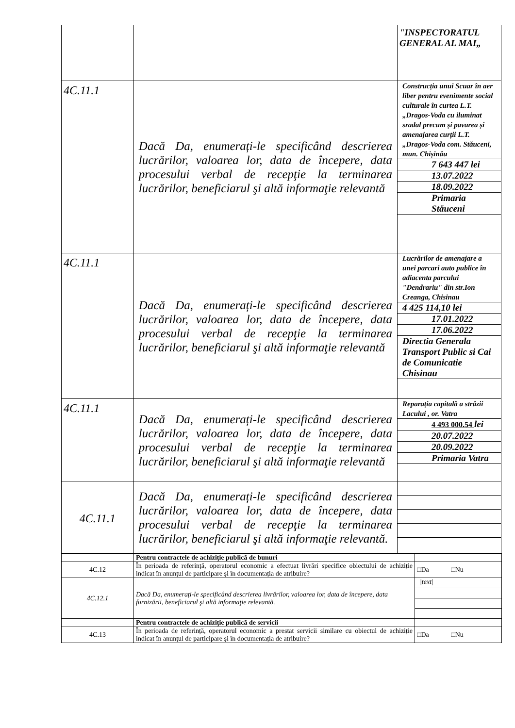| | | "INSPECTORATUL GENERAL AL MAI„ |
| 4C.11.1 | Dacă Da, enumerați-le specificând descrierea lucrărilor, valoarea lor, data de începere, data procesului verbal de recepţie la terminarea lucrărilor, beneficiarul şi altă informaţie relevantă | / Construcția unui Scuar în aer liber pentru evenimente social culturale în curtea L.T. „Dragos-Voda cu iluminat sradal precum și pavarea și amenajarea curții L.T.„Dragos-Voda com. Stăuceni, mun. Chișinău / / 7 643 447 lei / / 13.07.2022 / / 18.09.2022 / / Primaria Stăuceni / |
| 4C.11.1 | Dacă Da, enumerați-le specificând descrierea lucrărilor, valoarea lor, data de începere, data procesului verbal de recepţie la terminarea lucrărilor, beneficiarul şi altă informaţie relevantă | / Lucrărilor de amenajare a unei parcari auto publice în adiacenta parcului "Dendrariu" din str.Ion Creanga, Chisinau / / 4 425 114,10 lei / / 17.01.2022 / / 17.06.2022 / / Directia Generala Transport Public si Cai de Comunicatie Chisinau / |
| 4C.11.1 | Dacă Da, enumerați-le specificând descrierea lucrărilor, valoarea lor, data de începere, data procesului verbal de recepţie la terminarea lucrărilor, beneficiarul şi altă informaţie relevantă | / Reparația capitală a străzii Lacului , or. Vatra / / 4 493 000.54 lei / / 20.07.2022 / / 20.09.2022 / / Primaria Vatra / |
| 4C.11.1 | Dacă Da, enumerați-le specificând descrierea lucrărilor, valoarea lor, data de începere, data procesului verbal de recepţie la terminarea lucrărilor, beneficiarul şi altă informaţie relevantă. | |
| | Pentru contractele de achiziție publică de bunuri | |
| 4C.12 | În perioada de referință, operatorul economic a efectuat livrări specifice obiectului de achiziție indicat în anunțul de participare și în documentația de atribuire? | □Da □Nu |
| 4C.12.1 | Dacă Da, enumerați-le specificând descrierea livrărilor, valoarea lor, data de începere, data furnizării, beneficiarul şi altă informaţie relevantă. | / /text/ / |
| | Pentru contractele de achiziție publică de servicii | |
| 4C.13 | În perioada de referință, operatorul economic a prestat servicii similare cu obiectul de achiziție indicat în anunțul de participare și în documentația de atribuire? | □Da □Nu |